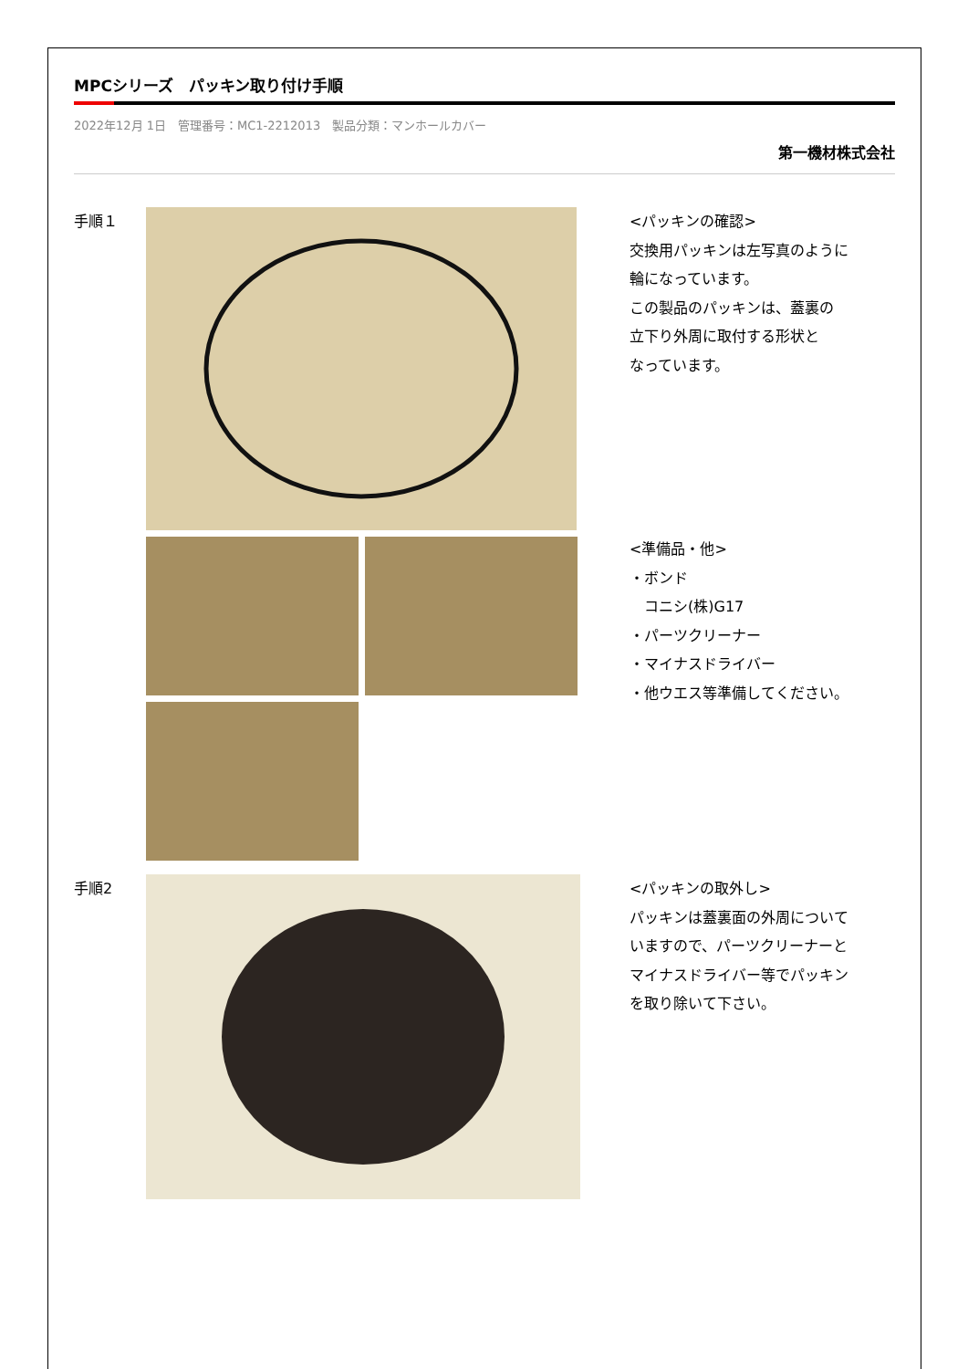MPCシリーズ　パッキン取り付け手順
2022年12月 1日　管理番号：MC1-2212013　製品分類：マンホールカバー
第一機材株式会社
手順１
<パッキンの確認>
交換用パッキンは左写真のように
輪になっています。
この製品のパッキンは、蓋裏の
立下り外周に取付する形状と
なっています。
<準備品・他>
・ボンド
　コニシ(株)G17
・パーツクリーナー
・マイナスドライバー
・他ウエス等準備してください。
手順2
<パッキンの取外し>
パッキンは蓋裏面の外周について
いますので、パーツクリーナーと
マイナスドライバー等でパッキン
を取り除いて下さい。